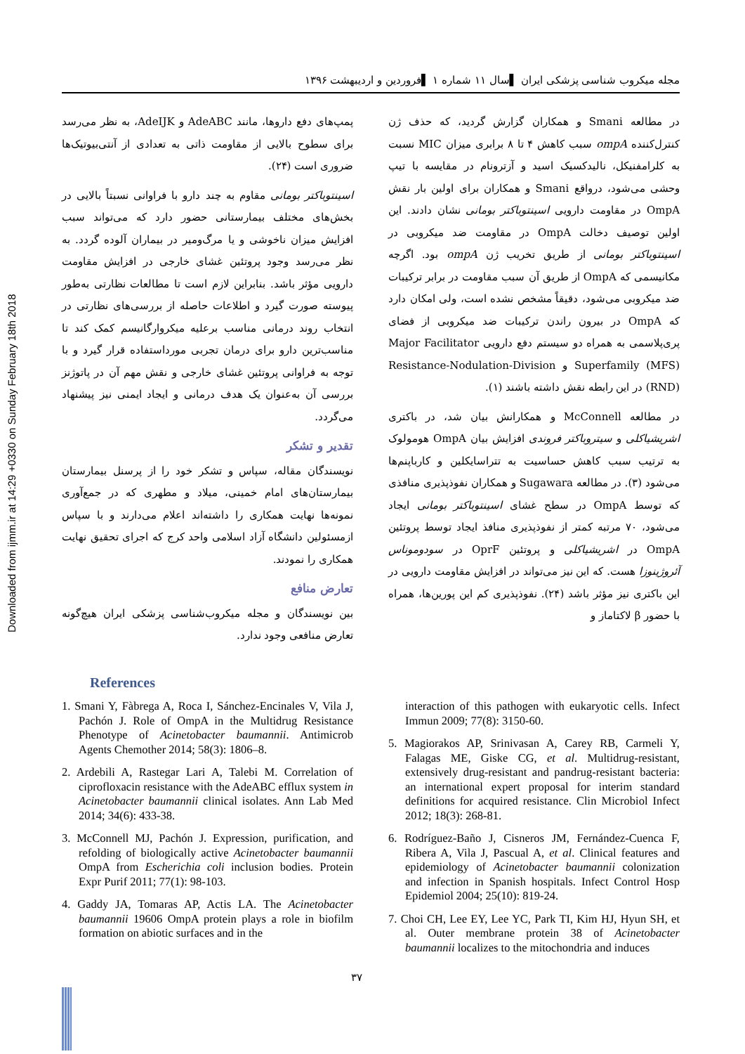Downloaded from ijmm.ir at 14:29 +0330 on Sunday February 18th 2018
مجله میکروب شناسی پزشکی ایران ▌سال ۱۱ شماره ۱ ▌فروردین و اردیبهشت ۱۳۹۶
در مطالعه Smani و همکاران گزارش گردید، که حذف ژن کنترل‌کننده ompA سبب کاهش ۴ تا ۸ برابری میزان MIC نسبت به کلرامفنیکل، نالیدکسیک اسید و آزترونام در مقایسه با تیپ وحشی می‌شود، درواقع Smani و همکاران برای اولین بار نقش OmpA در مقاومت دارویی اسینتوباکتر بومانی نشان دادند. این اولین توصیف دخالت OmpA در مقاومت ضد میکروبی در اسینتوباکتر بومانی از طریق تخریب ژن ompA بود. اگرچه مکانیسمی که OmpA از طریق آن سبب مقاومت در برابر ترکیبات ضد میکروبی می‌شود، دقیقاً مشخص نشده است، ولی امکان دارد که OmpA در بیرون راندن ترکیبات ضد میکروبی از فضای پری‌پلاسمی به همراه دو سیستم دفع دارویی Major Facilitator Superfamily (MFS) و Resistance-Nodulation-Division (RND) در این رابطه نقش داشته باشند (۱).
در مطالعه McConnell و همکارانش بیان شد، در باکتری اشریشیاکلی و سیتروباکتر فروندی افزایش بیان OmpA هومولوک به ترتیب سبب کاهش حساسیت به تتراسایکلین و کارباپنم‌ها می‌شود (۳). در مطالعه Sugawara و همکاران نفوذپذیری منافذی که توسط OmpA در سطح غشای اسینتوباکتر بومانی ایجاد می‌شود، ۷۰ مرتبه کمتر از نفوذپذیری منافذ ایجاد توسط پروتئین OmpA در اشریشیاکلی و پروتئین OprF در سودوموناس آئروژینوزا هست. که این نیز می‌تواند در افزایش مقاومت دارویی در این باکتری نیز مؤثر باشد (۲۴). نفوذپذیری کم این پورین‌ها، همراه با حضور β لاکتاماز و
پمپ‌های دفع داروها، مانند AdeABC و AdeIJK، به نظر می‌رسد برای سطوح بالایی از مقاومت ذاتی به تعدادی از آنتی‌بیوتیک‌ها ضروری است (۲۴).
اسینتوباکتر بومانی مقاوم به چند دارو با فراوانی نسبتاً بالایی در بخش‌های مختلف بیمارستانی حضور دارد که می‌تواند سبب افزایش میزان ناخوشی و یا مرگ‌ومیر در بیماران آلوده گردد. به نظر می‌رسد وجود پروتئین غشای خارجی در افزایش مقاومت دارویی مؤثر باشد. بنابراین لازم است تا مطالعات نظارتی به‌طور پیوسته صورت گیرد و اطلاعات حاصله از بررسی‌های نظارتی در انتخاب روند درمانی مناسب برعلیه میکروارگانیسم کمک کند تا مناسب‌ترین دارو برای درمان تجربی مورداستفاده قرار گیرد و با توجه به فراوانی پروتئین غشای خارجی و نقش مهم آن در پاتوژنز بررسی آن به‌عنوان یک هدف درمانی و ایجاد ایمنی نیز پیشنهاد می‌گردد.
تقدیر و تشکر
نویسندگان مقاله، سپاس و تشکر خود را از پرسنل بیمارستان بیمارستان‌های امام خمینی، میلاد و مطهری که در جمع‌آوری نمونه‌ها نهایت همکاری را داشته‌اند اعلام می‌دارند و با سپاس ازمسئولین دانشگاه آزاد اسلامی واحد کرج که اجرای تحقیق نهایت همکاری را نمودند.
تعارض منافع
بین نویسندگان و مجله میکروب‌شناسی پزشکی ایران هیچ‌گونه تعارض منافعی وجود ندارد.
References
1. Smani Y, Fàbrega A, Roca I, Sánchez-Encinales V, Vila J, Pachón J. Role of OmpA in the Multidrug Resistance Phenotype of Acinetobacter baumannii. Antimicrob Agents Chemother 2014; 58(3): 1806–8.
2. Ardebili A, Rastegar Lari A, Talebi M. Correlation of ciprofloxacin resistance with the AdeABC efflux system in Acinetobacter baumannii clinical isolates. Ann Lab Med 2014; 34(6): 433-38.
3. McConnell MJ, Pachón J. Expression, purification, and refolding of biologically active Acinetobacter baumannii OmpA from Escherichia coli inclusion bodies. Protein Expr Purif 2011; 77(1): 98-103.
4. Gaddy JA, Tomaras AP, Actis LA. The Acinetobacter baumannii 19606 OmpA protein plays a role in biofilm formation on abiotic surfaces and in the
interaction of this pathogen with eukaryotic cells. Infect Immun 2009; 77(8): 3150-60.
5. Magiorakos AP, Srinivasan A, Carey RB, Carmeli Y, Falagas ME, Giske CG, et al. Multidrug-resistant, extensively drug-resistant and pandrug-resistant bacteria: an international expert proposal for interim standard definitions for acquired resistance. Clin Microbiol Infect 2012; 18(3): 268-81.
6. Rodríguez-Baño J, Cisneros JM, Fernández-Cuenca F, Ribera A, Vila J, Pascual A, et al. Clinical features and epidemiology of Acinetobacter baumannii colonization and infection in Spanish hospitals. Infect Control Hosp Epidemiol 2004; 25(10): 819-24.
7. Choi CH, Lee EY, Lee YC, Park TI, Kim HJ, Hyun SH, et al. Outer membrane protein 38 of Acinetobacter baumannii localizes to the mitochondria and induces
۳۷